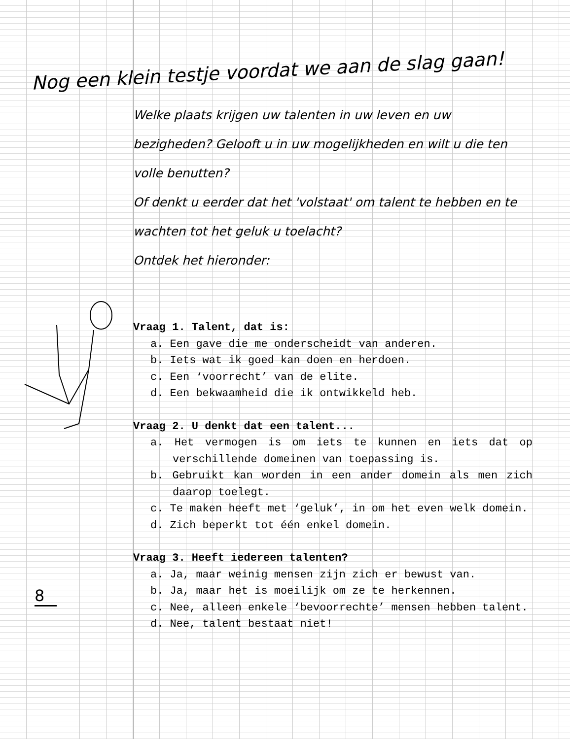Nog een klein testje voordat we aan de slag gaan!
Welke plaats krijgen uw talenten in uw leven en uw bezigheden? Gelooft u in uw mogelijkheden en wilt u die ten volle benutten?
Of denkt u eerder dat het 'volstaat' om talent te hebben en te wachten tot het geluk u toelacht?
Ontdek het hieronder:
Vraag 1. Talent, dat is:
a. Een gave die me onderscheidt van anderen.
b. Iets wat ik goed kan doen en herdoen.
c. Een ‘voorrecht’ van de elite.
d. Een bekwaamheid die ik ontwikkeld heb.
Vraag 2. U denkt dat een talent...
a. Het vermogen is om iets te kunnen en iets dat op verschillende domeinen van toepassing is.
b. Gebruikt kan worden in een ander domein als men zich daarop toelegt.
c. Te maken heeft met ‘geluk’, in om het even welk domein.
d. Zich beperkt tot één enkel domein.
Vraag 3. Heeft iedereen talenten?
a. Ja, maar weinig mensen zijn zich er bewust van.
b. Ja, maar het is moeilijk om ze te herkennen.
c. Nee, alleen enkele ‘bevoorrechte’ mensen hebben talent.
d. Nee, talent bestaat niet!
8